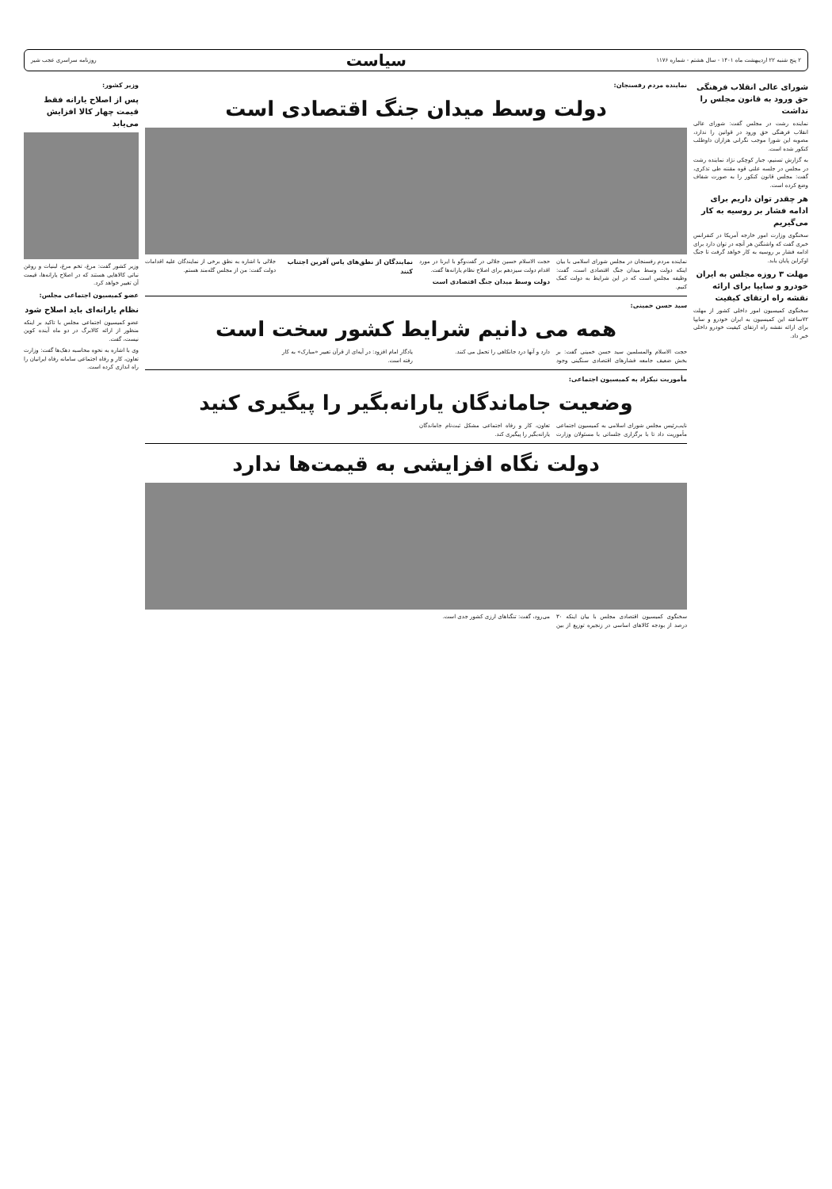۲ پنج شنبه ۲۲ اردیبهشت ماه ۱۴۰۱ - سال هشتم - شماره ۱۱۷۶ سیاست روزنامه سراسری عجب شیر
شورای عالی انقلاب فرهنگی حق ورود به قانون مجلس را نداشت
نماینده رشت در مجلس گفت: شورای عالی انقلاب فرهنگی حق ورود در قوانین را ندارد، مصوبه این شورا موجب نگرانی هزاران داوطلب کنکور شده است.
به گزارش تسنیم، جبار کوچکی نژاد نماینده رشت در مجلس در جلسه علنی قوه مقننه طی تذکری، گفت: مجلس قانون کنکور را به صورت شفاف وضع کرده است.
هر چقدر توان داریم برای ادامه فشار بر روسیه به کار می‌گیریم
سخنگوی وزارت امور خارجه آمریکا در کنفرانس خبری گفت که واشنگتن هر آنچه در توان دارد برای ادامه فشار بر روسیه به کار خواهد گرفت تا جنگ اوکراین پایان یابد.
مهلت ۳ روزه مجلس به ایران خودرو و سایپا برای ارائه نقشه راه ارتقای کیفیت
سخنگوی کمیسیون امور داخلی کشور از مهلت ۷۲ساعته این کمیسیون به ایران خودرو و سایپا برای ارائه نقشه راه ارتقای کیفیت خودرو داخلی خبر داد.
نماینده مردم رفسنجان:
دولت وسط میدان جنگ اقتصادی است
نماینده مردم رفسنجان در مجلس شورای اسلامی با بیان اینکه دولت وسط میدان جنگ اقتصادی است، گفت: وظیفه مجلس است که در این شرایط به دولت کمک کنیم.
حجت الاسلام حسین جلالی در گفت‌وگو با ایرنا در مورد اقدام دولت سیزدهم برای اصلاح نظام یارانه‌ها گفت.
دولت وسط میدان جنگ اقتصادی است
نمایندگان از نطق‌های یاس آفرین اجتناب کنند
جلالی با اشاره به نطق برخی از نمایندگان علیه اقدامات دولت گفت: من از مجلس گله‌مند هستم.
سید حسن خمینی:
همه می دانیم شرایط کشور سخت است
حجت الاسلام والمسلمین سید حسن خمینی گفت: بر بخش ضعیف جامعه فشارهای اقتصادی سنگینی وجود دارد و آنها درد جانکاهی را تحمل می کنند.
یادگار امام افزود: در آیه‌ای از قرآن تعبیر «مبارک» به کار رفته است.
مأموریت نیکزاد به کمیسیون اجتماعی:
وضعیت جاماندگان یارانه‌بگیر را پیگیری کنید
نایب‌رئیس مجلس شورای اسلامی به کمیسیون اجتماعی مأموریت داد تا با برگزاری جلساتی با مسئولان وزارت تعاون، کار و رفاه اجتماعی مشکل ثبت‌نام جاماندگان یارانه‌بگیر را پیگیری کند.
دولت نگاه افزایشی به قیمت‌ها ندارد
سخنگوی کمیسیون اقتصادی مجلس با بیان اینکه ۳۰ درصد از بودجه کالاهای اساسی در زنجیره توزیع از بین می‌رود، گفت: تنگناهای ارزی کشور جدی است.
وزیر کشور:
پس از اصلاح یارانه فقط قیمت چهار کالا افزایش می‌یابد
وزیر کشور گفت: مرغ، تخم مرغ، لبنیات و روغن نباتی کالاهایی هستند که در اصلاح یارانه‌ها، قیمت آن تغییر خواهد کرد.
عضو کمیسیون اجتماعی مجلس:
نظام یارانه‌ای باید اصلاح شود
عضو کمیسیون اجتماعی مجلس با تاکید بر اینکه منظور از ارائه کالابرگ در دو ماه آینده کوپن نیست، گفت.
وی با اشاره به نحوه محاسبه دهک‌ها گفت: وزارت تعاون، کار و رفاه اجتماعی سامانه رفاه ایرانیان را راه اندازی کرده است.